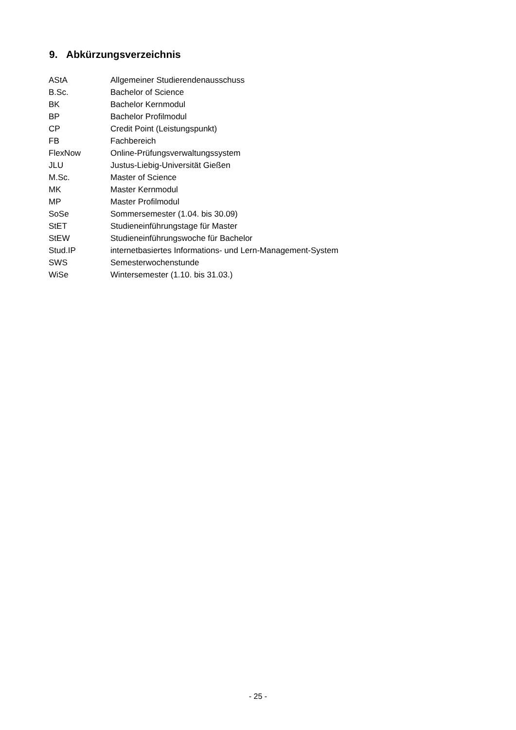9. Abkürzungsverzeichnis
| AStA | Allgemeiner Studierendenausschuss |
| B.Sc. | Bachelor of Science |
| BK | Bachelor Kernmodul |
| BP | Bachelor Profilmodul |
| CP | Credit Point (Leistungspunkt) |
| FB | Fachbereich |
| FlexNow | Online-Prüfungsverwaltungssystem |
| JLU | Justus-Liebig-Universität Gießen |
| M.Sc. | Master of Science |
| MK | Master Kernmodul |
| MP | Master Profilmodul |
| SoSe | Sommersemester (1.04. bis 30.09) |
| StET | Studieneinführungstage für Master |
| StEW | Studieneinführungswoche für Bachelor |
| Stud.IP | internetbasiertes Informations- und Lern-Management-System |
| SWS | Semesterwochenstunde |
| WiSe | Wintersemester (1.10. bis 31.03.) |
- 25 -